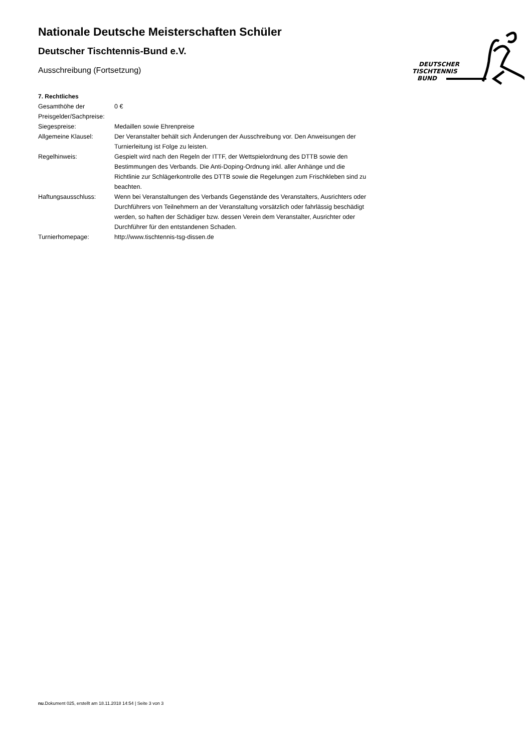DEUTSCHER
TISCHTENNIS
BUND
Nationale Deutsche Meisterschaften Schüler
Deutscher Tischtennis-Bund e.V.
Ausschreibung (Fortsetzung)
7. Rechtliches
| Gesamthöhe der Preisgelder/Sachpreise: | 0 € |
| Siegespreise: | Medaillen sowie Ehrenpreise |
| Allgemeine Klausel: | Der Veranstalter behält sich Änderungen der Ausschreibung vor. Den Anweisungen der Turnierleitung ist Folge zu leisten. |
| Regelhinweis: | Gespielt wird nach den Regeln der ITTF, der Wettspielordnung des DTTB sowie den Bestimmungen des Verbands. Die Anti-Doping-Ordnung inkl. aller Anhänge und die Richtlinie zur Schlägerkontrolle des DTTB sowie die Regelungen zum Frischkleben sind zu beachten. |
| Haftungsausschluss: | Wenn bei Veranstaltungen des Verbands Gegenstände des Veranstalters, Ausrichters oder Durchführers von Teilnehmern an der Veranstaltung vorsätzlich oder fahrlässig beschädigt werden, so haften der Schädiger bzw. dessen Verein dem Veranstalter, Ausrichter oder Durchführer für den entstandenen Schaden. |
| Turnierhomepage: | http://www.tischtennis-tsg-dissen.de |
nu.Dokument 025, erstellt am 18.11.2018 14:54 | Seite 3 von 3